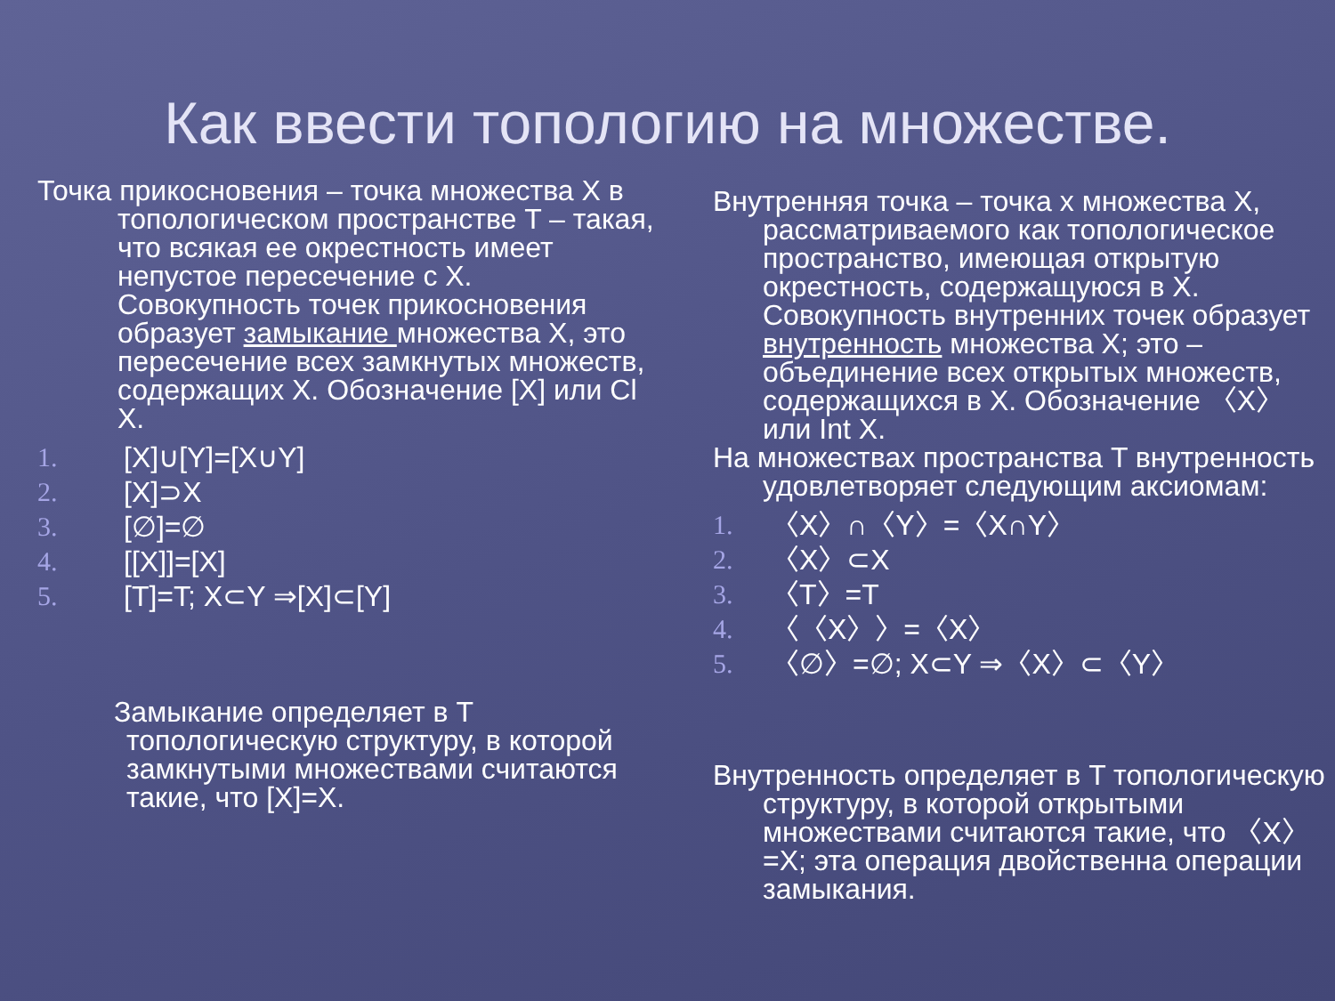Как ввести топологию на множестве.
Точка прикосновения – точка множества X в топологическом пространстве T – такая, что всякая ее окрестность имеет непустое пересечение с X. Совокупность точек прикосновения образует замыкание множества X, это пересечение всех замкнутых множеств, содержащих X. Обозначение [X] или Cl X.
1. [X]∪[Y]=[X∪Y]
2. [X]⊃X
3. [∅]=∅
4. [[X]]=[X]
5. [T]=T; X⊂Y ⇒[X]⊂[Y]
Замыкание определяет в T топологическую структуру, в которой замкнутыми множествами считаются такие, что [X]=X.
Внутренняя точка – точка x множества X, рассматриваемого как топологическое пространство, имеющая открытую окрестность, содержащуюся в X. Совокупность внутренних точек образует внутренность множества X; это – объединение всех открытых множеств, содержащихся в X. Обозначение 〈X〉 или Int X.
На множествах пространства T внутренность удовлетворяет следующим аксиомам:
1. 〈X〉∩〈Y〉=〈X∩Y〉
2. 〈X〉⊂X
3. 〈T〉=T
4. 〈〈X〉〉=〈X〉
5. 〈∅〉=∅; X⊂Y ⇒〈X〉⊂〈Y〉
Внутренность определяет в T топологическую структуру, в которой открытыми множествами считаются такие, что 〈X〉=X; эта операция двойственна операции замыкания.